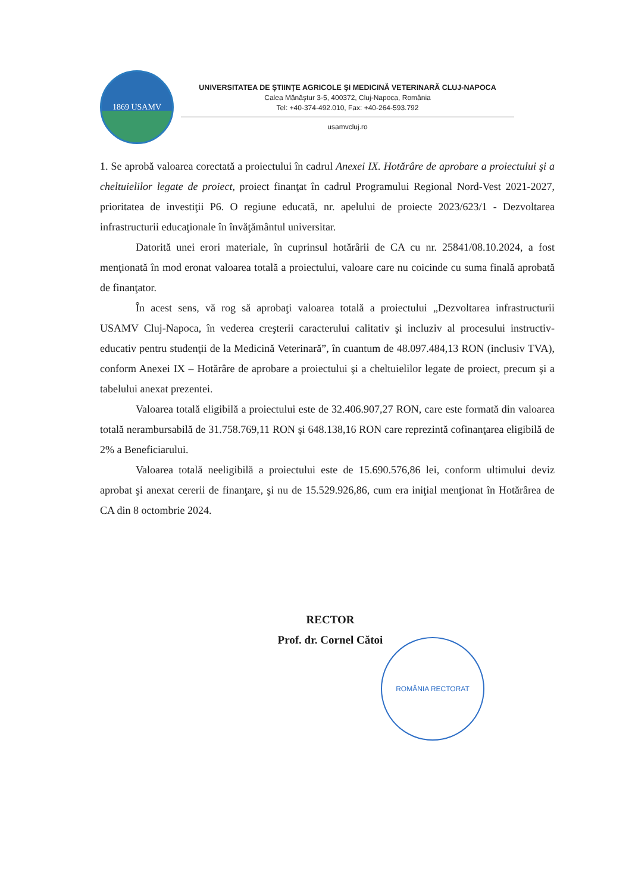1869 USAMV
UNIVERSITATEA DE ŞTIINŢE AGRICOLE ŞI MEDICINĂ VETERINARĂ CLUJ-NAPOCA
Calea Mănăştur 3-5, 400372, Cluj-Napoca, România
Tel: +40-374-492.010, Fax: +40-264-593.792
usamvcluj.ro
1. Se aprobă valoarea corectată a proiectului în cadrul Anexei IX. Hotărâre de aprobare a proiectului şi a cheltuielilor legate de proiect, proiect finanţat în cadrul Programului Regional Nord-Vest 2021-2027, prioritatea de investiţii P6. O regiune educată, nr. apelului de proiecte 2023/623/1 - Dezvoltarea infrastructurii educaţionale în învăţământul universitar.
Datorită unei erori materiale, în cuprinsul hotărârii de CA cu nr. 25841/08.10.2024, a fost menţionată în mod eronat valoarea totală a proiectului, valoare care nu coicinde cu suma finală aprobată de finanţator.
În acest sens, vă rog să aprobaţi valoarea totală a proiectului „Dezvoltarea infrastructurii USAMV Cluj-Napoca, în vederea creşterii caracterului calitativ şi incluziv al procesului instructiv-educativ pentru studenţii de la Medicină Veterinară”, în cuantum de 48.097.484,13 RON (inclusiv TVA), conform Anexei IX – Hotărâre de aprobare a proiectului şi a cheltuielilor legate de proiect, precum şi a tabelului anexat prezentei.
Valoarea totală eligibilă a proiectului este de 32.406.907,27 RON, care este formată din valoarea totală nerambursabilă de 31.758.769,11 RON şi 648.138,16 RON care reprezintă cofinanţarea eligibilă de 2% a Beneficiarului.
Valoarea totală neeligibilă a proiectului este de 15.690.576,86 lei, conform ultimului deviz aprobat şi anexat cererii de finanţare, şi nu de 15.529.926,86, cum era iniţial menţionat în Hotărârea de CA din 8 octombrie 2024.
RECTOR
Prof. dr. Cornel Cătoi
ROMÂNIA RECTORAT